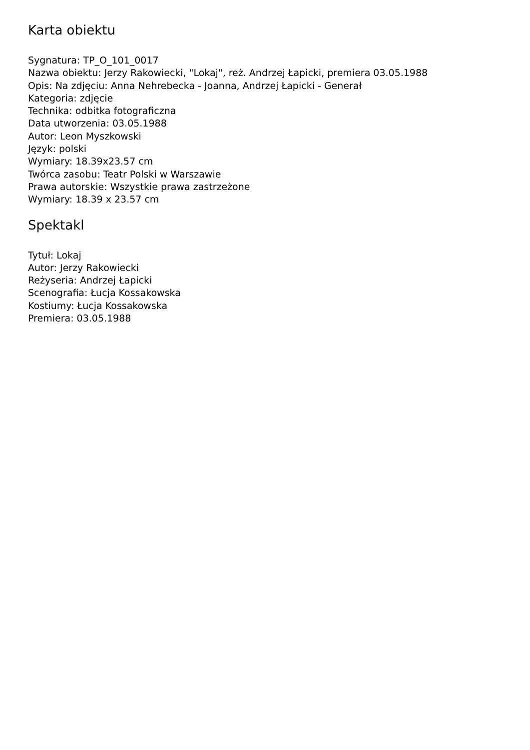Karta obiektu
Sygnatura: TP_O_101_0017
Nazwa obiektu: Jerzy Rakowiecki, "Lokaj", reż. Andrzej Łapicki, premiera 03.05.1988
Opis: Na zdjęciu: Anna Nehrebecka - Joanna, Andrzej Łapicki - Generał
Kategoria: zdjęcie
Technika: odbitka fotograficzna
Data utworzenia: 03.05.1988
Autor: Leon Myszkowski
Język: polski
Wymiary: 18.39x23.57 cm
Twórca zasobu: Teatr Polski w Warszawie
Prawa autorskie: Wszystkie prawa zastrzeżone
Wymiary: 18.39 x 23.57 cm
Spektakl
Tytuł: Lokaj
Autor: Jerzy Rakowiecki
Reżyseria: Andrzej Łapicki
Scenografia: Łucja Kossakowska
Kostiumy: Łucja Kossakowska
Premiera: 03.05.1988